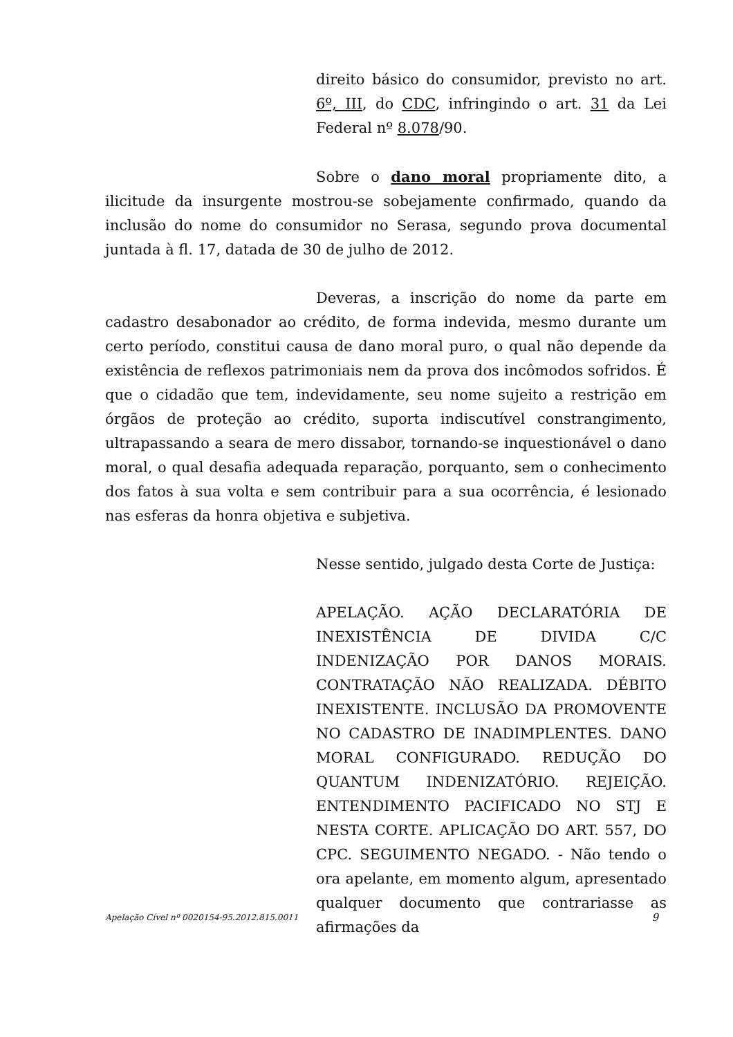direito básico do consumidor, previsto no art. 6º, III, do CDC, infringindo o art. 31 da Lei Federal nº 8.078/90.
Sobre o dano moral propriamente dito, a ilicitude da insurgente mostrou-se sobejamente confirmado, quando da inclusão do nome do consumidor no Serasa, segundo prova documental juntada à fl. 17, datada de 30 de julho de 2012.
Deveras, a inscrição do nome da parte em cadastro desabonador ao crédito, de forma indevida, mesmo durante um certo período, constitui causa de dano moral puro, o qual não depende da existência de reflexos patrimoniais nem da prova dos incômodos sofridos. É que o cidadão que tem, indevidamente, seu nome sujeito a restrição em órgãos de proteção ao crédito, suporta indiscutível constrangimento, ultrapassando a seara de mero dissabor, tornando-se inquestionável o dano moral, o qual desafia adequada reparação, porquanto, sem o conhecimento dos fatos à sua volta e sem contribuir para a sua ocorrência, é lesionado nas esferas da honra objetiva e subjetiva.
Nesse sentido, julgado desta Corte de Justiça:
APELAÇÃO. AÇÃO DECLARATÓRIA DE INEXISTÊNCIA DE DIVIDA C/C INDENIZAÇÃO POR DANOS MORAIS. CONTRATAÇÃO NÃO REALIZADA. DÉBITO INEXISTENTE. INCLUSÃO DA PROMOVENTE NO CADASTRO DE INADIMPLENTES. DANO MORAL CONFIGURADO. REDUÇÃO DO QUANTUM INDENIZATÓRIO. REJEIÇÃO. ENTENDIMENTO PACIFICADO NO STJ E NESTA CORTE. APLICAÇÃO DO ART. 557, DO CPC. SEGUIMENTO NEGADO. - Não tendo o ora apelante, em momento algum, apresentado qualquer documento que contrariasse as afirmações da
Apelação Cível nº 0020154-95.2012.815.0011 9